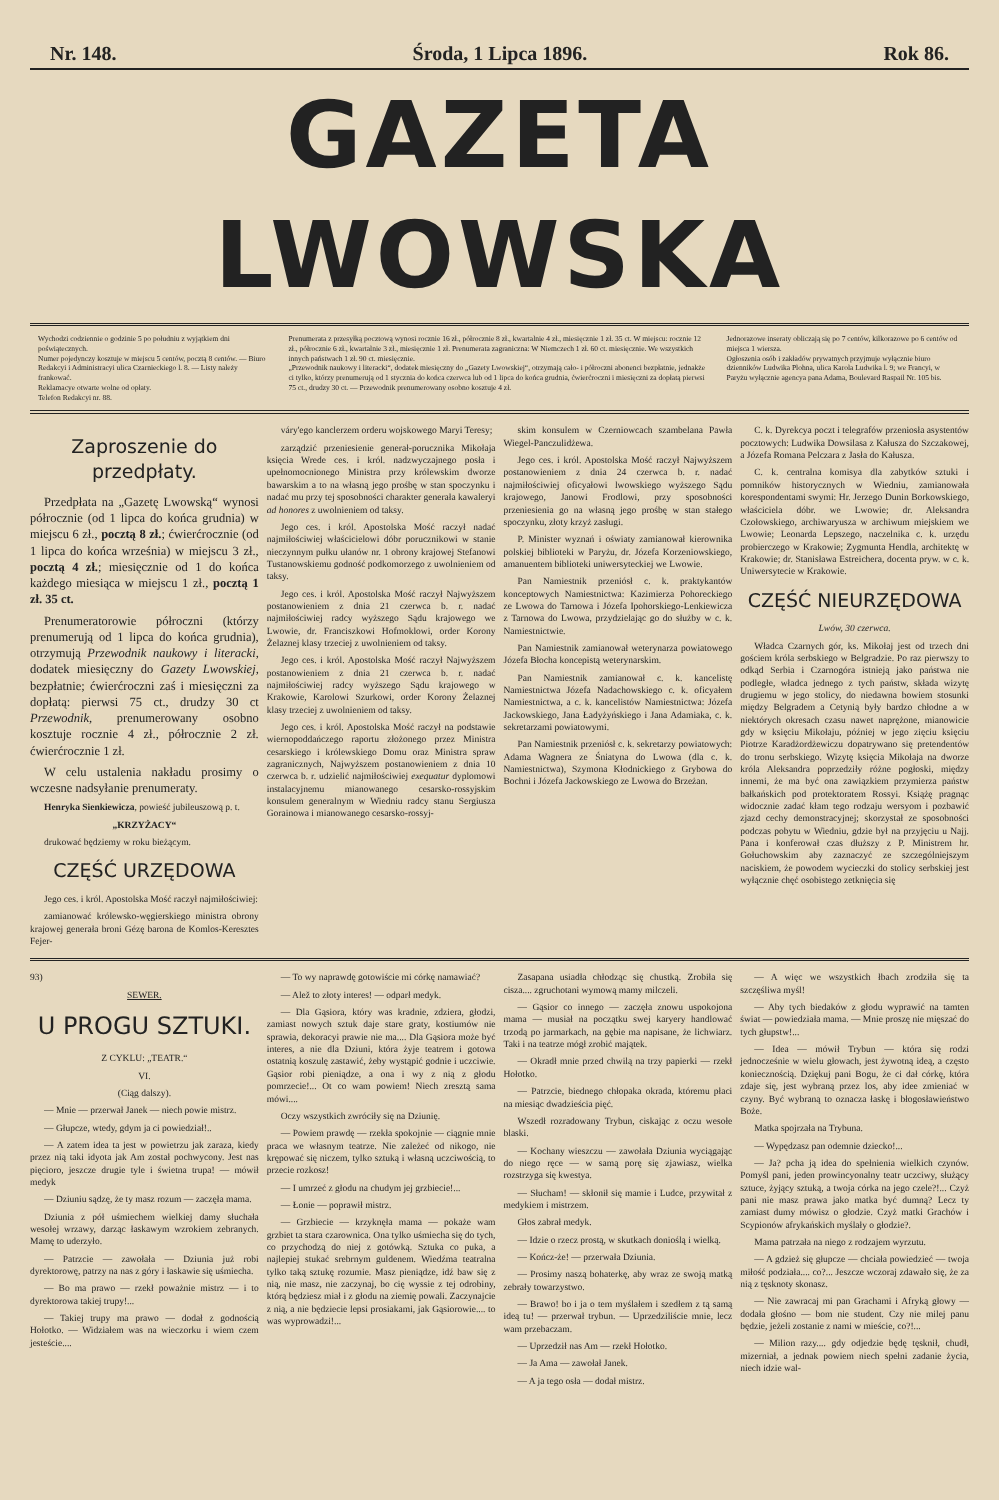Nr. 148. Środa, 1 Lipca 1896. Rok 86.
GAZETA LWOWSKA
Wychodzi codziennie o godzinie 5 po południu z wyjątkiem dni poświątecznych.
Numer pojedynczy kosztuje w miejscu 5 centów, pocztą 8 centów. — Biuro Redakcyi i Administracyi ulica Czarnieckiego l. 8. — Listy należy frankować.
Reklamacye otwarte wolne od opłaty.
Telefon Redakcyi nr. 88.
Prenumerata z przesyłką pocztową wynosi rocznie 16 zł., półrocznie 8 zł., kwartalnie 4 zł., miesięcznie 1 zł. 35 ct. W miejscu: rocznie 12 zł., półrocznie 6 zł., kwartalnie 3 zł., miesięcznie 1 zł. Prenumerata zagraniczna: W Niemczech 1 zł. 60 ct. miesięcznie. We wszystkich innych państwach 1 zł. 90 ct. miesięcznie.
„Przewodnik naukowy i literacki“, dodatek miesięczny do „Gazety Lwowskiej“, otrzymają cało- i półroczni abonenci bezpłatnie, jednakże ci tylko, którzy prenumerują od 1 stycznia do końca czerwca lub od 1 lipca do końca grudnia, ćwierćroczni i miesięczni za dopłatą pierwsi 75 ct., drudzy 30 ct. — Przewodnik prenumerowany osobno kosztuje 4 zł.
Jednorazowe inseraty obliczają się po 7 centów, kilkorazowe po 6 centów od miejsca 1 wiersza.
Ogłoszenia osób i zakładów prywatnych przyjmuje wyłącznie biuro dzienników Ludwika Plohna, ulica Karola Ludwika l. 9; we Francyi, w Paryżu wyłącznie agencya pana Adama, Boulevard Raspail Nr. 105 bis.
Zaproszenie do przedpłaty.
Przedpłata na „Gazetę Lwowską“ wynosi półrocznie (od 1 lipca do końca grudnia) w miejscu 6 zł., pocztą 8 zł.; ćwierćrocznie (od 1 lipca do końca września) w miejscu 3 zł., pocztą 4 zł.; miesięcznie od 1 do końca każdego miesiąca w miejscu 1 zł., pocztą 1 zł. 35 ct.
Prenumeratorowie półroczni (którzy prenumerują od 1 lipca do końca grudnia), otrzymują Przewodnik naukowy i literacki, dodatek miesięczny do Gazety Lwowskiej, bezpłatnie; ćwierćroczni zaś i miesięczni za dopłatą: pierwsi 75 ct., drudzy 30 ct Przewodnik, prenumerowany osobno kosztuje rocznie 4 zł., półrocznie 2 zł. ćwierćrocznie 1 zł.
W celu ustalenia nakładu prosimy o wczesne nadsyłanie prenumeraty.
Henryka Sienkiewicza, powieść jubileuszową p. t.
„KRZYŻACY“
drukować będziemy w roku bieżącym.
CZĘŚĆ URZĘDOWA
Jego ces. i król. Apostolska Mość raczył najmiłościwiej:
zamianować królewsko-węgierskiego ministra obrony krajowej generała broni Gézę barona de Komlos-Keresztes Fejer-
váry'ego kanclerzem orderu wojskowego Maryi Teresy;
zarządzić przeniesienie generał-porucznika Mikołaja księcia Wrede ces. i król. nadzwyczajnego posła i upełnomocnionego Ministra przy królewskim dworze bawarskim a to na własną jego prośbę w stan spoczynku i nadać mu przy tej sposobności charakter generała kawaleryi ad honores z uwolnieniem od taksy.
Jego ces. i król. Apostolska Mość raczył nadać najmiłościwiej właścicielowi dóbr porucznikowi w stanie nieczynnym pułku ułanów nr. 1 obrony krajowej Stefanowi Tustanowskiemu godność podkomorzego z uwolnieniem od taksy.
Jego ces. i król. Apostolska Mość raczył Najwyższem postanowieniem z dnia 21 czerwca b. r. nadać najmiłościwiej radcy wyższego Sądu krajowego we Lwowie, dr. Franciszkowi Hofmoklowi, order Korony Żelaznej klasy trzeciej z uwolnieniem od taksy.
Jego ces. i król. Apostolska Mość raczył Najwyższem postanowieniem z dnia 21 czerwca b. r. nadać najmiłościwiej radcy wyższego Sądu krajowego w Krakowie, Karolowi Szurkowi, order Korony Żelaznej klasy trzeciej z uwolnieniem od taksy.
Jego ces. i król. Apostolska Mość raczył na podstawie wiernopoddańczego raportu złożonego przez Ministra cesarskiego i królewskiego Domu oraz Ministra spraw zagranicznych, Najwyższem postanowieniem z dnia 10 czerwca b. r. udzielić najmiłościwiej exequatur dyplomowi instalacyjnemu mianowanego cesarsko-rossyjskim konsulem generalnym w Wiedniu radcy stanu Sergiusza Gorainowa i mianowanego cesarsko-rossyj-
skim konsulem w Czerniowcach szambelana Pawła Wiegel-Panczulidżewa.
Jego ces. i król. Apostolska Mość raczył Najwyższem postanowieniem z dnia 24 czerwca b. r. nadać najmiłościwiej oficyałowi lwowskiego wyższego Sądu krajowego, Janowi Frodlowi, przy sposobności przeniesienia go na własną jego prośbę w stan stałego spoczynku, złoty krzyż zasługi.
P. Minister wyznań i oświaty zamianował kierownika polskiej biblioteki w Paryżu, dr. Józefa Korzeniowskiego, amanuentem biblioteki uniwersyteckiej we Lwowie.
Pan Namiestnik przeniósł c. k. praktykantów konceptowych Namiestnictwa: Kazimierza Pohoreckiego ze Lwowa do Tarnowa i Józefa Ipohorskiego-Lenkiewicza z Tarnowa do Lwowa, przydzielając go do służby w c. k. Namiestnictwie.
Pan Namiestnik zamianował weterynarza powiatowego Józefa Błocha koncepistą weterynarskim.
Pan Namiestnik zamianował c. k. kancelistę Namiestnictwa Józefa Nadachowskiego c. k. oficyałem Namiestnictwa, a c. k. kancelistów Namiestnictwa: Józefa Jackowskiego, Jana Ładyżyńskiego i Jana Adamiaka, c. k. sekretarzami powiatowymi.
Pan Namiestnik przeniósł c. k. sekretarzy powiatowych: Adama Wagnera ze Śniatyna do Lwowa (dla c. k. Namiestnictwa), Szymona Kłodnickiego z Grybowa do Bochni i Józefa Jackowskiego ze Lwowa do Brzeżan.
C. k. Dyrekcya poczt i telegrafów przeniosła asystentów pocztowych: Ludwika Dowsilasa z Kałusza do Szczakowej, a Józefa Romana Pelczara z Jasła do Kałusza.
C. k. centralna komisya dla zabytków sztuki i pomników historycznych w Wiedniu, zamianowała korespondentami swymi: Hr. Jerzego Dunin Borkowskiego, właściciela dóbr. we Lwowie; dr. Aleksandra Czołowskiego, archiwaryusza w archiwum miejskiem we Lwowie; Leonarda Lepszego, naczelnika c. k. urzędu probierczego w Krakowie; Zygmunta Hendla, architektę w Krakowie; dr. Stanisława Estreichera, docenta pryw. w c. k. Uniwersytecie w Krakowie.
CZĘŚĆ NIEURZĘDOWA
Lwów, 30 czerwca.
Władca Czarnych gór, ks. Mikołaj jest od trzech dni gościem króla serbskiego w Belgradzie. Po raz pierwszy to odkąd Serbia i Czarnogóra istnieją jako państwa nie podległe, władca jednego z tych państw, składa wizytę drugiemu w jego stolicy, do niedawna bowiem stosunki między Belgradem a Cetynią były bardzo chłodne a w niektórych okresach czasu nawet naprężone, mianowicie gdy w księciu Mikołaju, później w jego zięciu księciu Piotrze Karadżordżewiczu dopatrywano się pretendentów do tronu serbskiego. Wizytę księcia Mikołaja na dworze króla Aleksandra poprzedziły różne pogłoski, między innemi, że ma być ona zawiązkiem przymierza państw bałkańskich pod protektoratem Rossyi. Książę pragnąc widocznie zadać kłam tego rodzaju wersyom i pozbawić zjazd cechy demonstracyjnej; skorzystał ze sposobności podczas pobytu w Wiedniu, gdzie był na przyjęciu u Najj. Pana i konferował czas dłuższy z P. Ministrem hr. Gołuchowskim aby zaznaczyć ze szczególniejszym naciskiem, że powodem wycieczki do stolicy serbskiej jest wyłącznie chęć osobistego zetknięcia się
93)
SEWER.
U PROGU SZTUKI.
Z CYKLU: „TEATR.“
VI.
(Ciąg dalszy).
— Mnie — przerwał Janek — niech powie mistrz.
— Głupcze, wtedy, gdym ja ci powiedział!..
— A zatem idea ta jest w powietrzu jak zaraza, kiedy przez nią taki idyota jak Am został pochwycony. Jest nas pięcioro, jeszcze drugie tyle i świetna trupa! — mówił medyk
— Dziuniu sądzę, że ty masz rozum — zaczęła mama.
Dziunia z pół uśmiechem wielkiej damy słuchała wesołej wrzawy, darząc łaskawym wzrokiem zebranych. Mamę to uderzyło.
— Patrzcie — zawołała — Dziunia już robi dyrektorowę, patrzy na nas z góry i łaskawie się uśmiecha.
— Bo ma prawo — rzekł poważnie mistrz — i to dyrektorowa takiej trupy!...
— Takiej trupy ma prawo — dodał z godnością Hołotko. — Widziałem was na wieczorku i wiem czem jesteście....
— To wy naprawdę gotowiście mi córkę namawiać?
— Alež to złoty interes! — odparł medyk.
— Dla Gąsiora, który was kradnie, zdziera, głodzi, zamiast nowych sztuk daje stare graty, kostiumów nie sprawia, dekoracyi prawie nie ma.... Dla Gąsiora może być interes, a nie dla Dziuni, która żyje teatrem i gotowa ostatnią koszulę zastawić, żeby wystąpić godnie i uczciwie. Gąsior robi pieniądze, a ona i wy z nią z głodu pomrzecie!... Ot co wam powiem! Niech zresztą sama mówi....
Oczy wszystkich zwróciły się na Dziunię.
— Powiem prawdę — rzekła spokojnie — ciągnie mnie praca we własnym teatrze. Nie zależeć od nikogo, nie krępować się niczem, tylko sztuką i własną uczciwością, to przecie rozkosz!
— I umrzeć z głodu na chudym jej grzbiecie!...
— Łonie — poprawił mistrz.
— Grzbiecie — krzyknęła mama — pokaże wam grzbiet ta stara czarownica. Ona tylko uśmiecha się do tych, co przychodzą do niej z gotówką. Sztuka co puka, a najlepiej stukać srebrnym guldenem. Wiedźma teatralna tylko taką sztukę rozumie. Masz pieniądze, idź baw się z nią, nie masz, nie zaczynaj, bo cię wyssie z tej odrobiny, którą będziesz miał i z głodu na ziemię powali. Zaczynajcie z nią, a nie będziecie lepsi prosiakami, jak Gąsiorowie.... to was wyprowadzi!...
Zasapana usiadła chłodząc się chustką. Zrobiła się cisza.... zgruchotani wymową mamy milczeli.
— Gąsior co innego — zaczęła znowu uspokojona mama — musiał na początku swej karyery handlować trzodą po jarmarkach, na gębie ma napisane, że lichwiarz. Taki i na teatrze mógł zrobić majątek.
— Okradł mnie przed chwilą na trzy papierki — rzekł Hołotko.
— Patrzcie, biednego chłopaka okrada, któremu płaci na miesiąc dwadzieścia pięć.
Wszedł rozradowany Trybun, ciskając z oczu wesołe blaski.
— Kochany wieszczu — zawołała Dziunia wyciągając do niego ręce — w samą porę się zjawiasz, wielka rozstrzyga się kwestya.
— Słucham! — skłonił się mamie i Ludce, przywitał z medykiem i mistrzem.
Głos zabrał medyk.
— Idzie o rzecz prostą, w skutkach donioślą i wielką.
— Kończ-że! — przerwała Dziunia.
— Prosimy naszą bohaterkę, aby wraz ze swoją matką zebrały towarzystwo.
— Brawo! bo i ja o tem myślałem i szedłem z tą samą ideą tu! — przerwał trybun. — Uprzedziliście mnie, lecz wam przebaczam.
— Uprzedził nas Am — rzekł Hołotko.
— Ja Ama — zawołał Janek.
— A ja tego osła — dodał mistrz.
— A więc we wszystkich łbach zrodziła się ta szczęśliwa myśl!
— Aby tych biedaków z głodu wyprawić na tamten świat — powiedziała mama. — Mnie proszę nie mięszać do tych głupstw!...
— Idea — mówił Trybun — która się rodzi jednocześnie w wielu głowach, jest żywotną ideą, a często koniecznością. Dziękuj pani Bogu, że ci dał córkę, która zdaje się, jest wybraną przez los, aby idee zmieniać w czyny. Być wybraną to oznacza łaskę i błogosławieństwo Boże.
Matka spojrzała na Trybuna.
— Wypędzasz pan odemnie dziecko!...
— Ja? pcha ją idea do spełnienia wielkich czynów. Pomyśl pani, jeden prowincyonalny teatr uczciwy, służący sztuce, żyjący sztuką, a twoja córka na jego czele?!... Czyż pani nie masz prawa jako matka być dumną? Lecz ty zamiast dumy mówisz o głodzie. Czyż matki Grachów i Scypionów afrykańskich myślały o głodzie?.
Mama patrzała na niego z rodzajem wyrzutu.
— A gdzież się głupcze — chciała powiedzieć — twoja miłość podziała.... co?... Jeszcze wczoraj zdawało się, że za nią z tęsknoty skonasz.
— Nie zawracaj mi pan Grachami i Afryką głowy — dodała głośno — bom nie student. Czy nie milej panu będzie, jeżeli zostanie z nami w mieście, co?!...
— Milion razy.... gdy odjedzie będę tęsknił, chudł, mizerniał, a jednak powiem niech spełni zadanie życia, niech idzie wal-